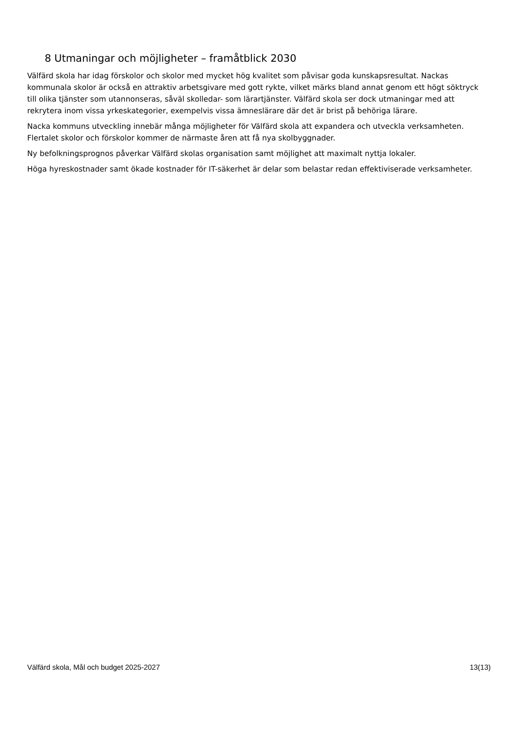8 Utmaningar och möjligheter – framåtblick 2030
Välfärd skola har idag förskolor och skolor med mycket hög kvalitet som påvisar goda kunskapsresultat. Nackas kommunala skolor är också en attraktiv arbetsgivare med gott rykte, vilket märks bland annat genom ett högt söktryck till olika tjänster som utannonseras, såväl skolledar- som lärartjänster. Välfärd skola ser dock utmaningar med att rekrytera inom vissa yrkeskategorier, exempelvis vissa ämneslärare där det är brist på behöriga lärare.
Nacka kommuns utveckling innebär många möjligheter för Välfärd skola att expandera och utveckla verksamheten. Flertalet skolor och förskolor kommer de närmaste åren att få nya skolbyggnader.
Ny befolkningsprognos påverkar Välfärd skolas organisation samt möjlighet att maximalt nyttja lokaler.
Höga hyreskostnader samt ökade kostnader för IT-säkerhet är delar som belastar redan effektiviserade verksamheter.
Välfärd skola, Mål och budget 2025-2027 13(13)